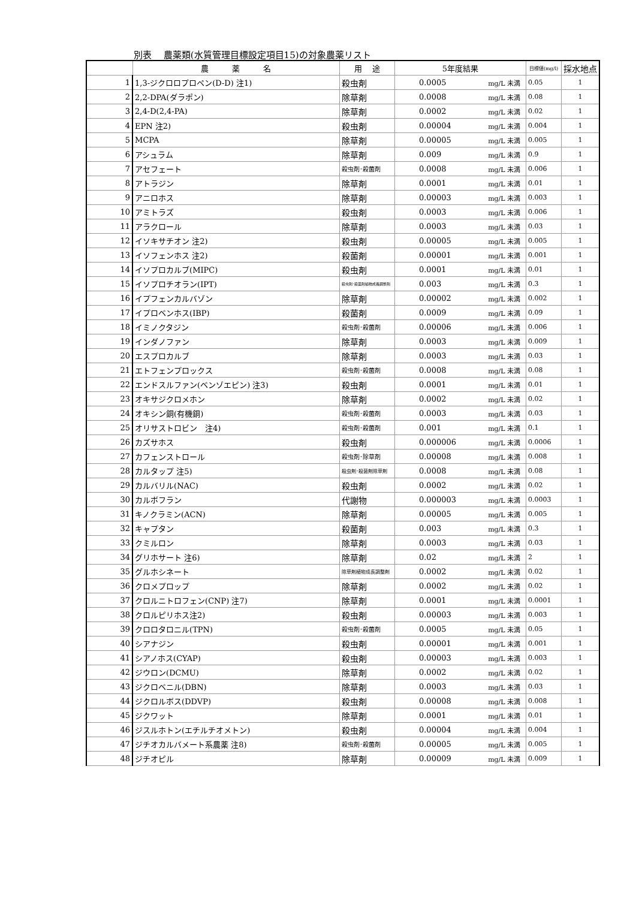別表　 農薬類(水質管理目標設定項目15)の対象農薬リスト
| | 農 薬 名 | 用 途 | 5年度結果 | | 目標値(mg/l) | 採水地点 |
| --- | --- | --- | --- | --- | --- | --- |
| 1 | 1,3-ジクロロプロペン(D-D) 注1) | 殺虫剤 | 0.0005 | mg/L 未満 | 0.05 | 1 |
| 2 | 2,2-DPA(ダラポン) | 除草剤 | 0.0008 | mg/L 未満 | 0.08 | 1 |
| 3 | 2,4-D(2,4-PA) | 除草剤 | 0.0002 | mg/L 未満 | 0.02 | 1 |
| 4 | EPN 注2) | 殺虫剤 | 0.00004 | mg/L 未満 | 0.004 | 1 |
| 5 | MCPA | 除草剤 | 0.00005 | mg/L 未満 | 0.005 | 1 |
| 6 | アシュラム | 除草剤 | 0.009 | mg/L 未満 | 0.9 | 1 |
| 7 | アセフェート | 殺虫剤･殺菌剤 | 0.0008 | mg/L 未満 | 0.006 | 1 |
| 8 | アトラジン | 除草剤 | 0.0001 | mg/L 未満 | 0.01 | 1 |
| 9 | アニロホス | 除草剤 | 0.00003 | mg/L 未満 | 0.003 | 1 |
| 10 | アミトラズ | 殺虫剤 | 0.0003 | mg/L 未満 | 0.006 | 1 |
| 11 | アラクロール | 除草剤 | 0.0003 | mg/L 未満 | 0.03 | 1 |
| 12 | イソキサチオン 注2) | 殺虫剤 | 0.00005 | mg/L 未満 | 0.005 | 1 |
| 13 | イソフェンホス 注2) | 殺菌剤 | 0.00001 | mg/L 未満 | 0.001 | 1 |
| 14 | イソプロカルブ(MIPC) | 殺虫剤 | 0.0001 | mg/L 未満 | 0.01 | 1 |
| 15 | イソプロチオラン(IPT) | 殺虫剤･殺菌剤植物成長調整剤 | 0.003 | mg/L 未満 | 0.3 | 1 |
| 16 | イプフェンカルバゾン | 除草剤 | 0.00002 | mg/L 未満 | 0.002 | 1 |
| 17 | イプロベンホス(IBP) | 殺菌剤 | 0.0009 | mg/L 未満 | 0.09 | 1 |
| 18 | イミノクタジン | 殺虫剤･殺菌剤 | 0.00006 | mg/L 未満 | 0.006 | 1 |
| 19 | インダノファン | 除草剤 | 0.0003 | mg/L 未満 | 0.009 | 1 |
| 20 | エスプロカルブ | 除草剤 | 0.0003 | mg/L 未満 | 0.03 | 1 |
| 21 | エトフェンプロックス | 殺虫剤･殺菌剤 | 0.0008 | mg/L 未満 | 0.08 | 1 |
| 22 | エンドスルファン(ベンゾエピン) 注3) | 殺虫剤 | 0.0001 | mg/L 未満 | 0.01 | 1 |
| 23 | オキサジクロメホン | 除草剤 | 0.0002 | mg/L 未満 | 0.02 | 1 |
| 24 | オキシン銅(有機銅) | 殺虫剤･殺菌剤 | 0.0003 | mg/L 未満 | 0.03 | 1 |
| 25 | オリサストロビン 注4) | 殺虫剤･殺菌剤 | 0.001 | mg/L 未満 | 0.1 | 1 |
| 26 | カズサホス | 殺虫剤 | 0.000006 | mg/L 未満 | 0.0006 | 1 |
| 27 | カフェンストロール | 殺虫剤･除草剤 | 0.00008 | mg/L 未満 | 0.008 | 1 |
| 28 | カルタップ 注5) | 殺虫剤･殺菌剤除草剤 | 0.0008 | mg/L 未満 | 0.08 | 1 |
| 29 | カルバリル(NAC) | 殺虫剤 | 0.0002 | mg/L 未満 | 0.02 | 1 |
| 30 | カルボフラン | 代謝物 | 0.000003 | mg/L 未満 | 0.0003 | 1 |
| 31 | キノクラミン(ACN) | 除草剤 | 0.00005 | mg/L 未満 | 0.005 | 1 |
| 32 | キャプタン | 殺菌剤 | 0.003 | mg/L 未満 | 0.3 | 1 |
| 33 | クミルロン | 除草剤 | 0.0003 | mg/L 未満 | 0.03 | 1 |
| 34 | グリホサート 注6) | 除草剤 | 0.02 | mg/L 未満 | 2 | 1 |
| 35 | グルホシネート | 除草剤植物成長調整剤 | 0.0002 | mg/L 未満 | 0.02 | 1 |
| 36 | クロメプロップ | 除草剤 | 0.0002 | mg/L 未満 | 0.02 | 1 |
| 37 | クロルニトロフェン(CNP) 注7) | 除草剤 | 0.0001 | mg/L 未満 | 0.0001 | 1 |
| 38 | クロルピリホス注2) | 殺虫剤 | 0.00003 | mg/L 未満 | 0.003 | 1 |
| 39 | クロロタロニル(TPN) | 殺虫剤･殺菌剤 | 0.0005 | mg/L 未満 | 0.05 | 1 |
| 40 | シアナジン | 殺虫剤 | 0.00001 | mg/L 未満 | 0.001 | 1 |
| 41 | シアノホス(CYAP) | 殺虫剤 | 0.00003 | mg/L 未満 | 0.003 | 1 |
| 42 | ジウロン(DCMU) | 除草剤 | 0.0002 | mg/L 未満 | 0.02 | 1 |
| 43 | ジクロベニル(DBN) | 除草剤 | 0.0003 | mg/L 未満 | 0.03 | 1 |
| 44 | ジクロルボス(DDVP) | 殺虫剤 | 0.00008 | mg/L 未満 | 0.008 | 1 |
| 45 | ジクワット | 除草剤 | 0.0001 | mg/L 未満 | 0.01 | 1 |
| 46 | ジスルホトン(エチルチオメトン) | 殺虫剤 | 0.00004 | mg/L 未満 | 0.004 | 1 |
| 47 | ジチオカルバメート系農薬 注8) | 殺虫剤･殺菌剤 | 0.00005 | mg/L 未満 | 0.005 | 1 |
| 48 | ジチオピル | 除草剤 | 0.00009 | mg/L 未満 | 0.009 | 1 |